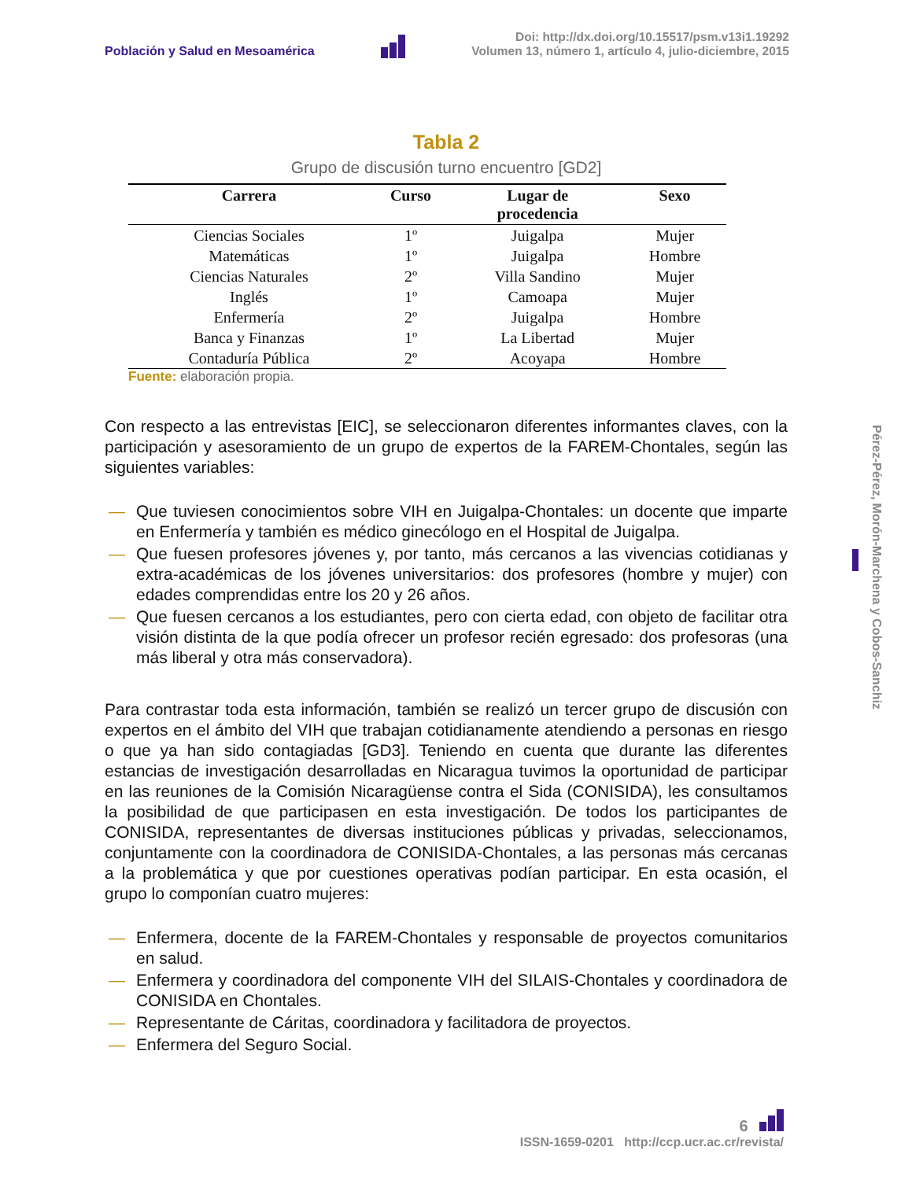Población y Salud en Mesoamérica
Doi: http://dx.doi.org/10.15517/psm.v13i1.19292
Volumen 13, número 1, artículo 4, julio-diciembre, 2015
Tabla 2
Grupo de discusión turno encuentro [GD2]
| Carrera | Curso | Lugar de procedencia | Sexo |
| --- | --- | --- | --- |
| Ciencias Sociales | 1º | Juigalpa | Mujer |
| Matemáticas | 1º | Juigalpa | Hombre |
| Ciencias Naturales | 2º | Villa Sandino | Mujer |
| Inglés | 1º | Camoapa | Mujer |
| Enfermería | 2º | Juigalpa | Hombre |
| Banca y Finanzas | 1º | La Libertad | Mujer |
| Contaduría Pública | 2º | Acoyapa | Hombre |
Fuente: elaboración propia.
Con respecto a las entrevistas [EIC], se seleccionaron diferentes informantes claves, con la participación y asesoramiento de un grupo de expertos de la FAREM-Chontales, según las siguientes variables:
— Que tuviesen conocimientos sobre VIH en Juigalpa-Chontales: un docente que imparte en Enfermería y también es médico ginecólogo en el Hospital de Juigalpa.
— Que fuesen profesores jóvenes y, por tanto, más cercanos a las vivencias cotidianas y extra-académicas de los jóvenes universitarios: dos profesores (hombre y mujer) con edades comprendidas entre los 20 y 26 años.
— Que fuesen cercanos a los estudiantes, pero con cierta edad, con objeto de facilitar otra visión distinta de la que podía ofrecer un profesor recién egresado: dos profesoras (una más liberal y otra más conservadora).
Para contrastar toda esta información, también se realizó un tercer grupo de discusión con expertos en el ámbito del VIH que trabajan cotidianamente atendiendo a personas en riesgo o que ya han sido contagiadas [GD3]. Teniendo en cuenta que durante las diferentes estancias de investigación desarrolladas en Nicaragua tuvimos la oportunidad de participar en las reuniones de la Comisión Nicaragüense contra el Sida (CONISIDA), les consultamos la posibilidad de que participasen en esta investigación. De todos los participantes de CONISIDA, representantes de diversas instituciones públicas y privadas, seleccionamos, conjuntamente con la coordinadora de CONISIDA-Chontales, a las personas más cercanas a la problemática y que por cuestiones operativas podían participar. En esta ocasión, el grupo lo componían cuatro mujeres:
— Enfermera, docente de la FAREM-Chontales y responsable de proyectos comunitarios en salud.
— Enfermera y coordinadora del componente VIH del SILAIS-Chontales y coordinadora de CONISIDA en Chontales.
— Representante de Cáritas, coordinadora y facilitadora de proyectos.
— Enfermera del Seguro Social.
Pérez-Pérez, Morón-Marchena y Cobos-Sanchiz
6
ISSN-1659-0201 http://ccp.ucr.ac.cr/revista/